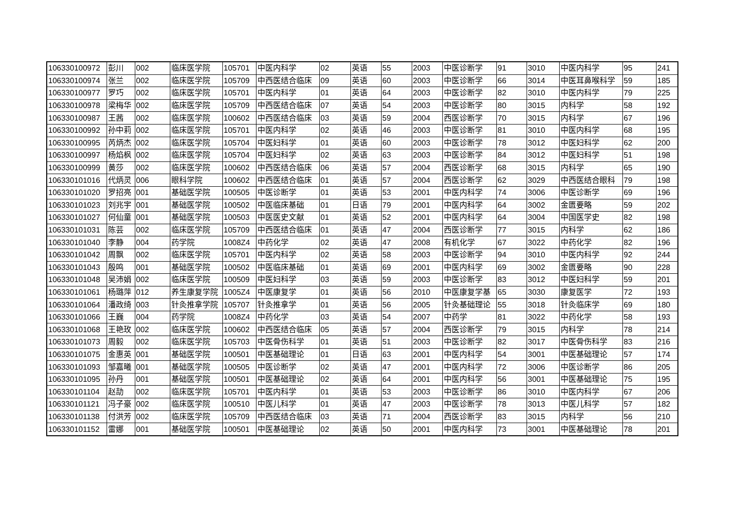| 106330100972 | 彭川 | 002 | 临床医学院 | 105701 | 中医内科学 | 02 | 英语 | 55 | 2003 | 中医诊断学 | 91 | 3010 | 中医内科学 | 95 | 241 |
| 106330100974 | 张兰 | 002 | 临床医学院 | 105709 | 中西医结合临床 | 09 | 英语 | 60 | 2003 | 中医诊断学 | 66 | 3014 | 中医耳鼻喉科学 | 59 | 185 |
| 106330100977 | 罗巧 | 002 | 临床医学院 | 105701 | 中医内科学 | 01 | 英语 | 64 | 2003 | 中医诊断学 | 82 | 3010 | 中医内科学 | 79 | 225 |
| 106330100978 | 梁梅华 | 002 | 临床医学院 | 105709 | 中西医结合临床 | 07 | 英语 | 54 | 2003 | 中医诊断学 | 80 | 3015 | 内科学 | 58 | 192 |
| 106330100987 | 王茜 | 002 | 临床医学院 | 100602 | 中西医结合临床 | 03 | 英语 | 59 | 2004 | 西医诊断学 | 70 | 3015 | 内科学 | 67 | 196 |
| 106330100992 | 孙中莉 | 002 | 临床医学院 | 105701 | 中医内科学 | 02 | 英语 | 46 | 2003 | 中医诊断学 | 81 | 3010 | 中医内科学 | 68 | 195 |
| 106330100995 | 芮炳杰 | 002 | 临床医学院 | 105704 | 中医妇科学 | 01 | 英语 | 60 | 2003 | 中医诊断学 | 78 | 3012 | 中医妇科学 | 62 | 200 |
| 106330100997 | 杨焰枫 | 002 | 临床医学院 | 105704 | 中医妇科学 | 02 | 英语 | 63 | 2003 | 中医诊断学 | 84 | 3012 | 中医妇科学 | 51 | 198 |
| 106330100999 | 黄莎 | 002 | 临床医学院 | 100602 | 中西医结合临床 | 06 | 英语 | 57 | 2004 | 西医诊断学 | 68 | 3015 | 内科学 | 65 | 190 |
| 106330101016 | 代炳灵 | 006 | 眼科学院 | 100602 | 中西医结合临床 | 01 | 英语 | 57 | 2004 | 西医诊断学 | 62 | 3029 | 中西医结合眼科 | 79 | 198 |
| 106330101020 | 罗招亮 | 001 | 基础医学院 | 100505 | 中医诊断学 | 01 | 英语 | 53 | 2001 | 中医内科学 | 74 | 3006 | 中医诊断学 | 69 | 196 |
| 106330101023 | 刘兆宇 | 001 | 基础医学院 | 100502 | 中医临床基础 | 01 | 日语 | 79 | 2001 | 中医内科学 | 64 | 3002 | 金匮要略 | 59 | 202 |
| 106330101027 | 何仙童 | 001 | 基础医学院 | 100503 | 中医医史文献 | 01 | 英语 | 52 | 2001 | 中医内科学 | 64 | 3004 | 中国医学史 | 82 | 198 |
| 106330101031 | 陈芸 | 002 | 临床医学院 | 105709 | 中西医结合临床 | 01 | 英语 | 47 | 2004 | 西医诊断学 | 77 | 3015 | 内科学 | 62 | 186 |
| 106330101040 | 李静 | 004 | 药学院 | 1008Z4 | 中药化学 | 02 | 英语 | 47 | 2008 | 有机化学 | 67 | 3022 | 中药化学 | 82 | 196 |
| 106330101042 | 周飘 | 002 | 临床医学院 | 105701 | 中医内科学 | 02 | 英语 | 58 | 2003 | 中医诊断学 | 94 | 3010 | 中医内科学 | 92 | 244 |
| 106330101043 | 殷鸣 | 001 | 基础医学院 | 100502 | 中医临床基础 | 01 | 英语 | 69 | 2001 | 中医内科学 | 69 | 3002 | 金匮要略 | 90 | 228 |
| 106330101048 | 吴沛娟 | 002 | 临床医学院 | 100509 | 中医妇科学 | 03 | 英语 | 59 | 2003 | 中医诊断学 | 83 | 3012 | 中医妇科学 | 59 | 201 |
| 106330101061 | 杨璐萍 | 012 | 养生康复学院 | 1005Z4 | 中医康复学 | 01 | 英语 | 56 | 2010 | 中医康复学基 | 65 | 3030 | 康复医学 | 72 | 193 |
| 106330101064 | 潘政绮 | 003 | 针灸推拿学院 | 105707 | 针灸推拿学 | 01 | 英语 | 56 | 2005 | 针灸基础理论 | 55 | 3018 | 针灸临床学 | 69 | 180 |
| 106330101066 | 王巍 | 004 | 药学院 | 1008Z4 | 中药化学 | 03 | 英语 | 54 | 2007 | 中药学 | 81 | 3022 | 中药化学 | 58 | 193 |
| 106330101068 | 王艳玫 | 002 | 临床医学院 | 100602 | 中西医结合临床 | 05 | 英语 | 57 | 2004 | 西医诊断学 | 79 | 3015 | 内科学 | 78 | 214 |
| 106330101073 | 周毅 | 002 | 临床医学院 | 105703 | 中医骨伤科学 | 01 | 英语 | 51 | 2003 | 中医诊断学 | 82 | 3017 | 中医骨伤科学 | 83 | 216 |
| 106330101075 | 金惠英 | 001 | 基础医学院 | 100501 | 中医基础理论 | 01 | 日语 | 63 | 2001 | 中医内科学 | 54 | 3001 | 中医基础理论 | 57 | 174 |
| 106330101093 | 邹嘉曦 | 001 | 基础医学院 | 100505 | 中医诊断学 | 02 | 英语 | 47 | 2001 | 中医内科学 | 72 | 3006 | 中医诊断学 | 86 | 205 |
| 106330101095 | 孙丹 | 001 | 基础医学院 | 100501 | 中医基础理论 | 02 | 英语 | 64 | 2001 | 中医内科学 | 56 | 3001 | 中医基础理论 | 75 | 195 |
| 106330101104 | 赵劼 | 002 | 临床医学院 | 105701 | 中医内科学 | 01 | 英语 | 53 | 2003 | 中医诊断学 | 86 | 3010 | 中医内科学 | 67 | 206 |
| 106330101121 | 冯子豪 | 002 | 临床医学院 | 100510 | 中医儿科学 | 01 | 英语 | 47 | 2003 | 中医诊断学 | 78 | 3013 | 中医儿科学 | 57 | 182 |
| 106330101138 | 付洪芳 | 002 | 临床医学院 | 105709 | 中西医结合临床 | 03 | 英语 | 71 | 2004 | 西医诊断学 | 83 | 3015 | 内科学 | 56 | 210 |
| 106330101152 | 雷娜 | 001 | 基础医学院 | 100501 | 中医基础理论 | 02 | 英语 | 50 | 2001 | 中医内科学 | 73 | 3001 | 中医基础理论 | 78 | 201 |